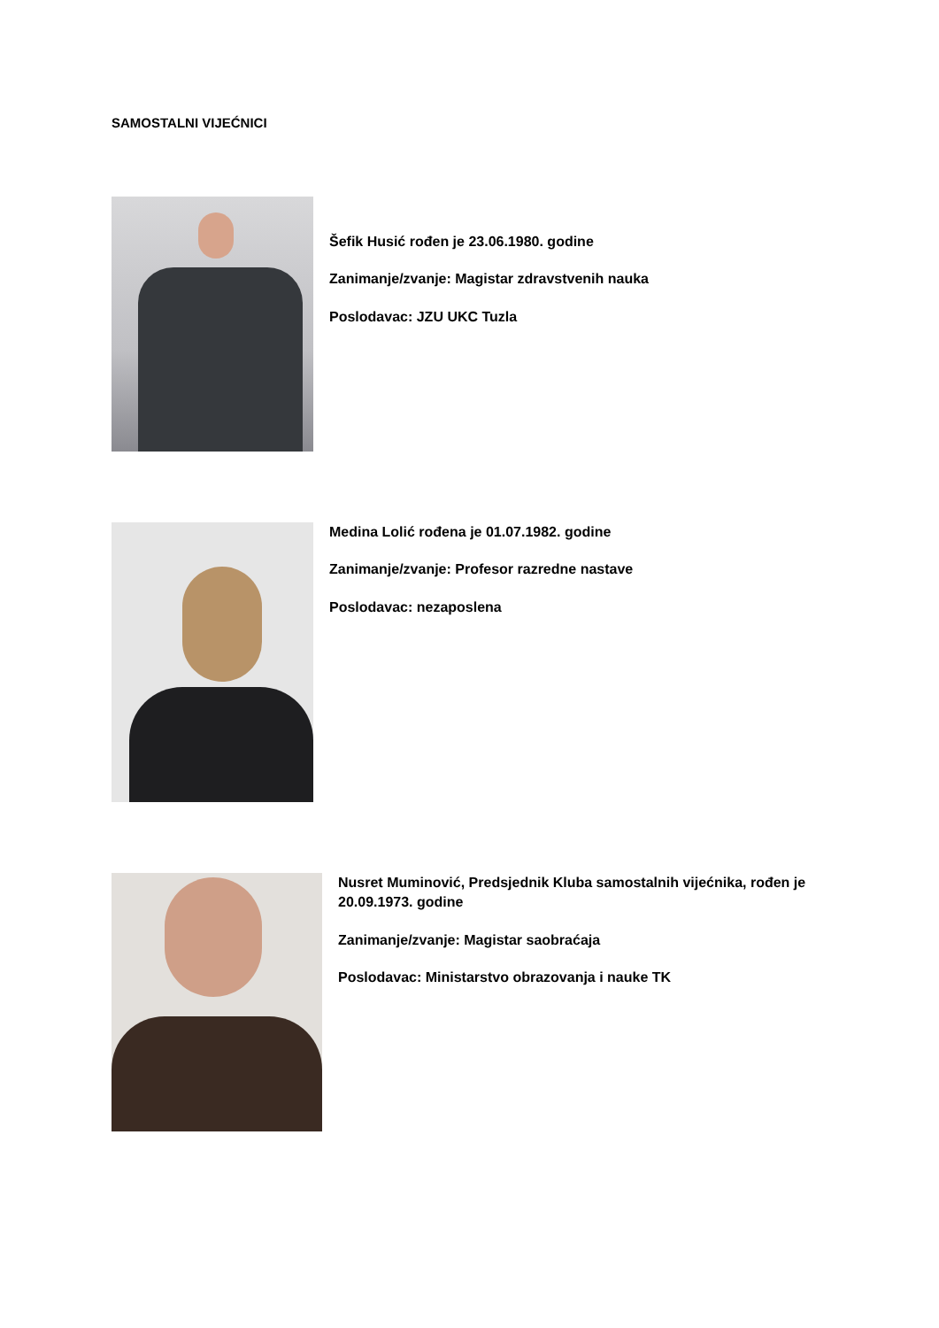SAMOSTALNI VIJEĆNICI
Šefik Husić rođen je 23.06.1980. godine
Zanimanje/zvanje: Magistar zdravstvenih nauka
Poslodavac: JZU UKC Tuzla
Medina Lolić rođena je 01.07.1982. godine
Zanimanje/zvanje: Profesor razredne nastave
Poslodavac: nezaposlena
Nusret Muminović, Predsjednik Kluba samostalnih vijećnika, rođen je 20.09.1973. godine
Zanimanje/zvanje: Magistar saobraćaja
Poslodavac: Ministarstvo obrazovanja i nauke TK